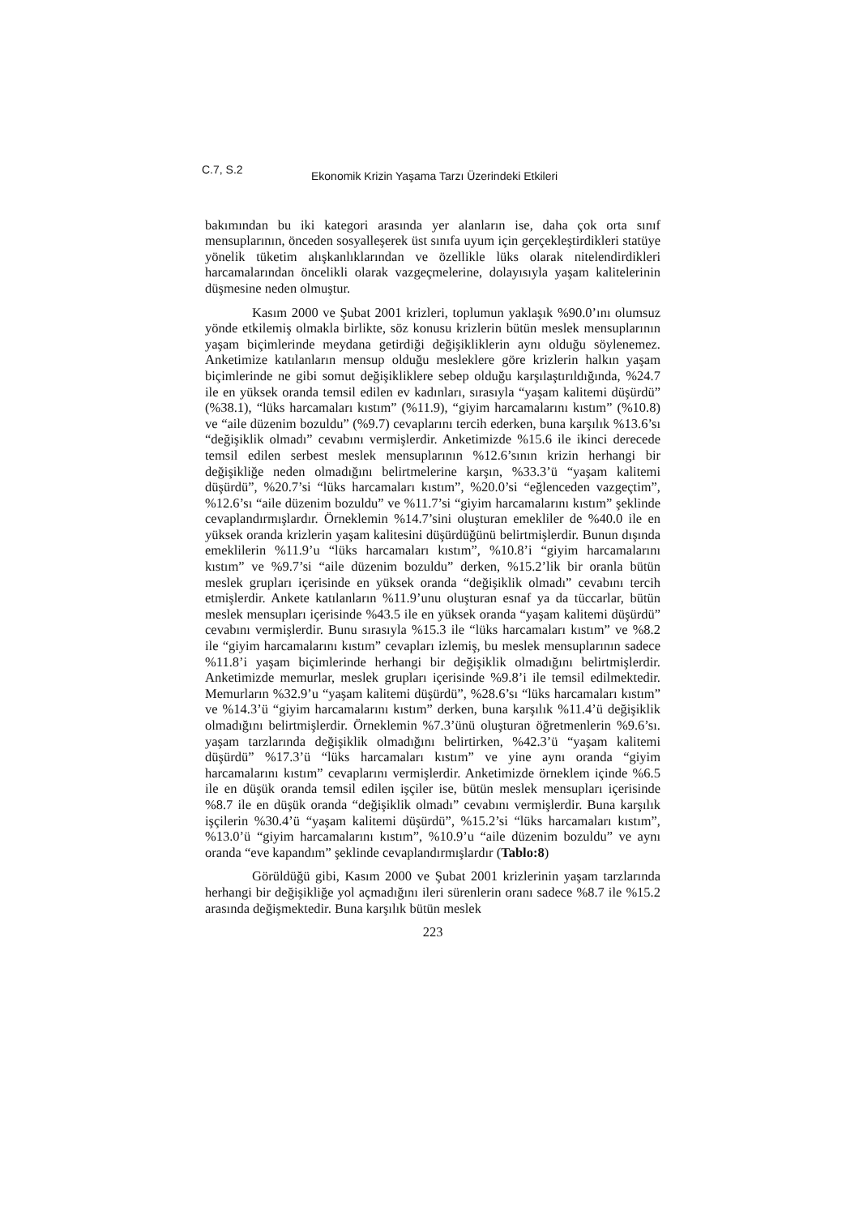C.7, S.2 Ekonomik Krizin Yaşama Tarzı Üzerindeki Etkileri
bakımından bu iki kategori arasında yer alanların ise, daha çok orta sınıf mensuplarının, önceden sosyalleşerek üst sınıfa uyum için gerçekleştirdikleri statüye yönelik tüketim alışkanlıklarından ve özellikle lüks olarak nitelendirdikleri harcamalarından öncelikli olarak vazgeçmelerine, dolayısıyla yaşam kalitelerinin düşmesine neden olmuştur.
Kasım 2000 ve Şubat 2001 krizleri, toplumun yaklaşık %90.0’ını olumsuz yönde etkilemiş olmakla birlikte, söz konusu krizlerin bütün meslek mensuplarının yaşam biçimlerinde meydana getirdiği değişikliklerin aynı olduğu söylenemez. Anketimize katılanların mensup olduğu mesleklere göre krizlerin halkın yaşam biçimlerinde ne gibi somut değişikliklere sebep olduğu karşılaştırıldığında, %24.7 ile en yüksek oranda temsil edilen ev kadınları, sırasıyla “yaşam kalitemi düşürdü” (%38.1), “lüks harcamaları kıstım” (%11.9), “giyim harcamalarını kıstım” (%10.8) ve “aile düzenim bozuldu” (%9.7) cevaplarını tercih ederken, buna karşılık %13.6’sı “değişiklik olmadı” cevabını vermişlerdir. Anketimizde %15.6 ile ikinci derecede temsil edilen serbest meslek mensuplarının %12.6’sının krizin herhangi bir değişikliğe neden olmadığını belirtmelerine karşın, %33.3’ü “yaşam kalitemi düşürdü”, %20.7’si “lüks harcamaları kıstım”, %20.0’si “eğlenceden vazgeçtim”, %12.6’sı “aile düzenim bozuldu” ve %11.7’si “giyim harcamalarını kıstım” şeklinde cevaplandırmışlardır. Örneklemin %14.7’sini oluşturan emekliler de %40.0 ile en yüksek oranda krizlerin yaşam kalitesini düşürdüğünü belirtmişlerdir. Bunun dışında emeklilerin %11.9’u “lüks harcamaları kıstım”, %10.8’i “giyim harcamalarını kıstım” ve %9.7’si “aile düzenim bozuldu” derken, %15.2’lik bir oranla bütün meslek grupları içerisinde en yüksek oranda “değişiklik olmadı” cevabını tercih etmişlerdir. Ankete katılanların %11.9’unu oluşturan esnaf ya da tüccarlar, bütün meslek mensupları içerisinde %43.5 ile en yüksek oranda “yaşam kalitemi düşürdü” cevabını vermişlerdir. Bunu sırasıyla %15.3 ile “lüks harcamaları kıstım” ve %8.2 ile “giyim harcamalarını kıstım” cevapları izlemiş, bu meslek mensuplarının sadece %11.8’i yaşam biçimlerinde herhangi bir değişiklik olmadığını belirtmişlerdir. Anketimizde memurlar, meslek grupları içerisinde %9.8’i ile temsil edilmektedir. Memurların %32.9’u “yaşam kalitemi düşürdü”, %28.6’sı “lüks harcamaları kıstım” ve %14.3’ü “giyim harcamalarını kıstım” derken, buna karşılık %11.4’ü değişiklik olmadığını belirtmişlerdir. Örneklemin %7.3’ünü oluşturan öğretmenlerin %9.6’sı. yaşam tarzlarında değişiklik olmadığını belirtirken, %42.3’ü “yaşam kalitemi düşürdü” %17.3’ü “lüks harcamaları kıstım” ve yine aynı oranda “giyim harcamalarını kıstım” cevaplarını vermişlerdir. Anketimizde örneklem içinde %6.5 ile en düşük oranda temsil edilen işçiler ise, bütün meslek mensupları içerisinde %8.7 ile en düşük oranda “değişiklik olmadı” cevabını vermişlerdir. Buna karşılık işçilerin %30.4’ü “yaşam kalitemi düşürdü”, %15.2’si “lüks harcamaları kıstım”, %13.0’ü “giyim harcamalarını kıstım”, %10.9’u “aile düzenim bozuldu” ve aynı oranda “eve kapandım” şeklinde cevaplandırmışlardır (Tablo:8)
Görüldüğü gibi, Kasım 2000 ve Şubat 2001 krizlerinin yaşam tarzlarında herhangi bir değişikliğe yol açmadığını ileri sürenlerin oranı sadece %8.7 ile %15.2 arasında değişmektedir. Buna karşılık bütün meslek
223